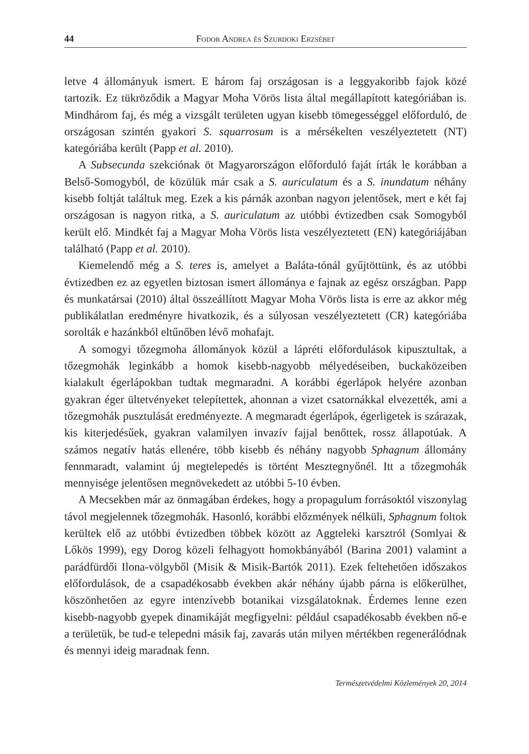44 Fodor Andrea és Szurdoki Erzsébet
letve 4 állományuk ismert. E három faj országosan is a leggyakoribb fajok közé tartozik. Ez tükröződik a Magyar Moha Vörös lista által megállapított kategóriában is. Mindhárom faj, és még a vizsgált területen ugyan kisebb tömegességgel előforduló, de országosan szintén gyakori S. squarrosum is a mérsékelten veszélyeztetett (NT) kategóriába került (Papp et al. 2010).
A Subsecunda szekciónak öt Magyarországon előforduló faját írták le korábban a Belső-Somogyból, de közülük már csak a S. auriculatum és a S. inundatum néhány kisebb foltját találtuk meg. Ezek a kis párnák azonban nagyon jelentősek, mert e két faj országosan is nagyon ritka, a S. auriculatum az utóbbi évtizedben csak Somogyból került elő. Mindkét faj a Magyar Moha Vörös lista veszélyeztetett (EN) kategóriájában található (Papp et al. 2010).
Kiemelendő még a S. teres is, amelyet a Baláta-tónál gyűjtöttünk, és az utóbbi évtizedben ez az egyetlen biztosan ismert állománya e fajnak az egész országban. Papp és munkatársai (2010) által összeállított Magyar Moha Vörös lista is erre az akkor még publikálatlan eredményre hivatkozik, és a súlyosan veszélyeztetett (CR) kategóriába sorolták e hazánkból eltűnőben lévő mohafajt.
A somogyi tőzegmoha állományok közül a lápréti előfordulások kipusztultak, a tőzegmohák leginkább a homok kisebb-nagyobb mélyedéseiben, buckaközeiben kialakult égerlápokban tudtak megmaradni. A korábbi égerlápok helyére azonban gyakran éger ültetvényeket telepítettek, ahonnan a vizet csatornákkal elvezették, ami a tőzegmohák pusztulását eredményezte. A megmaradt égerlápok, égerligetek is szárazak, kis kiterjedésűek, gyakran valamilyen invazív fajjal benőttek, rossz állapotúak. A számos negatív hatás ellenére, több kisebb és néhány nagyobb Sphagnum állomány fennmaradt, valamint új megtelepedés is történt Mesztegnyőnél. Itt a tőzegmohák mennyisége jelentősen megnövekedett az utóbbi 5-10 évben.
A Mecsekben már az önmagában érdekes, hogy a propagulum forrásoktól viszonylag távol megjelennek tőzegmohák. Hasonló, korábbi előzmények nélküli, Sphagnum foltok kerültek elő az utóbbi évtizedben többek között az Aggteleki karsztról (Somlyai & Lőkös 1999), egy Dorog közeli felhagyott homokbányából (Barina 2001) valamint a parádfürdői Ilona-völgyből (Misik & Misik-Bartók 2011). Ezek feltehetően időszakos előfordulások, de a csapadékosabb években akár néhány újabb párna is előkerülhet, köszönhetően az egyre intenzívebb botanikai vizsgálatoknak. Érdemes lenne ezen kisebb-nagyobb gyepek dinamikáját megfigyelni: például csapadékosabb években nő-e a területük, be tud-e telepedni másik faj, zavarás után milyen mértékben regenerálódnak és mennyi ideig maradnak fenn.
Természetvédelmi Közlemények 20, 2014